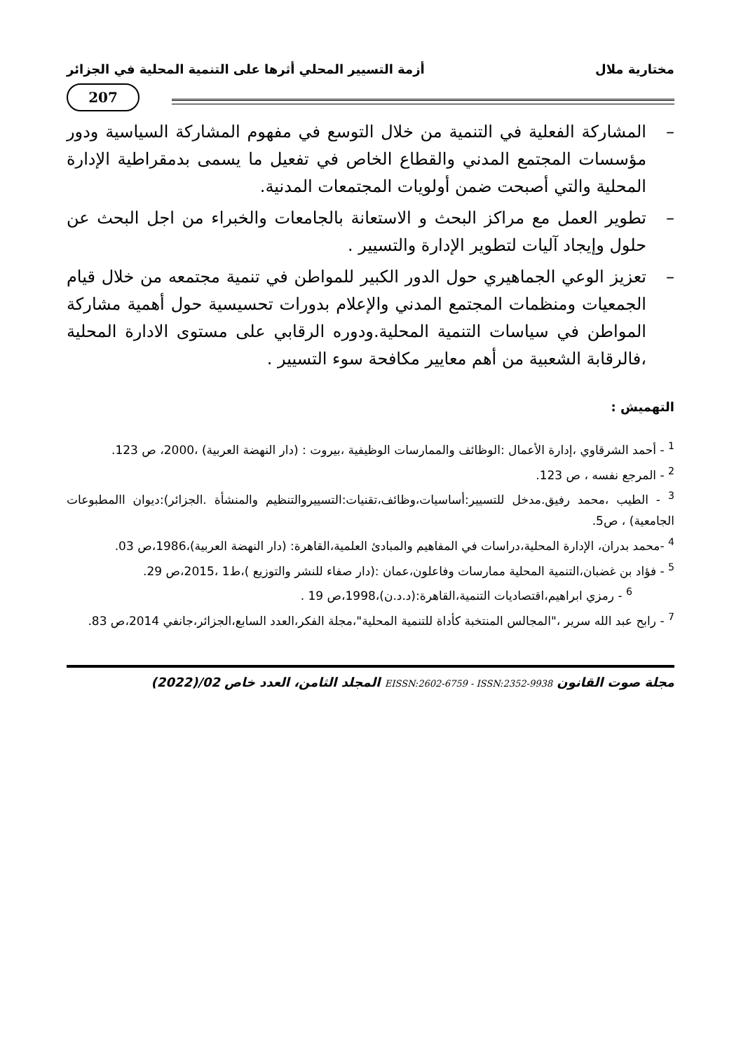مختارية ملال أزمة التسيير المحلي أثرها على التنمية المحلية في الجزائر
207
– المشاركة الفعلية في التنمية من خلال التوسع في مفهوم المشاركة السياسية ودور مؤسسات المجتمع المدني والقطاع الخاص في تفعيل ما يسمى بدمقراطية الإدارة المحلية والتي أصبحت ضمن أولويات المجتمعات المدنية.
– تطوير العمل مع مراكز البحث و الاستعانة بالجامعات والخبراء من اجل البحث عن حلول وإيجاد آليات لتطوير الإدارة والتسيير .
– تعزيز الوعي الجماهيري حول الدور الكبير للمواطن في تنمية مجتمعه من خلال قيام الجمعيات ومنظمات المجتمع المدني والإعلام بدورات تحسيسية حول أهمية مشاركة المواطن في سياسات التنمية المحلية.ودوره الرقابي على مستوى الادارة المحلية ،فالرقابة الشعبية من أهم معايير مكافحة سوء التسيير .
التهميش :
<sup>1</sup> - أحمد الشرقاوي ،إدارة الأعمال :الوظائف والممارسات الوظيفية ،بيروت : (دار النهضة العربية) ،2000، ص 123.
<sup>2</sup> - المرجع نفسه ، ص 123.
<sup>3</sup> - الطيب ،محمد رفيق.مدخل للتسيير:أساسيات،وظائف،تقنيات:التسييروالتنظيم والمنشأة .الجزائر):ديوان االمطبوعات الجامعية) ، ص5.
<sup>4</sup> -محمد بدران، الإدارة المحلية،دراسات في المفاهيم والمبادئ العلمية،القاهرة: (دار النهضة العربية)،1986،ص 03.
<sup>5</sup> - فؤاد بن غضبان،التنمية المحلية ممارسات وفاعلون،عمان :(دار صفاء للنشر والتوزيع )،ط1 ،2015،ص 29.
<sup>6</sup> - رمزي ابراهيم،اقتصاديات التنمية،القاهرة:(د.د.ن)،1998،ص 19 .
<sup>7</sup> - رابح عبد الله سرير ،"المجالس المنتخبة كأداة للتنمية المحلية"،مجلة الفكر،العدد السابع،الجزائر،جانفي 2014،ص 83.
مجلة صوت القانون EISSN:2602-6759 - ISSN:2352-9938 المجلد الثامن، العدد خاص 02/(2022)